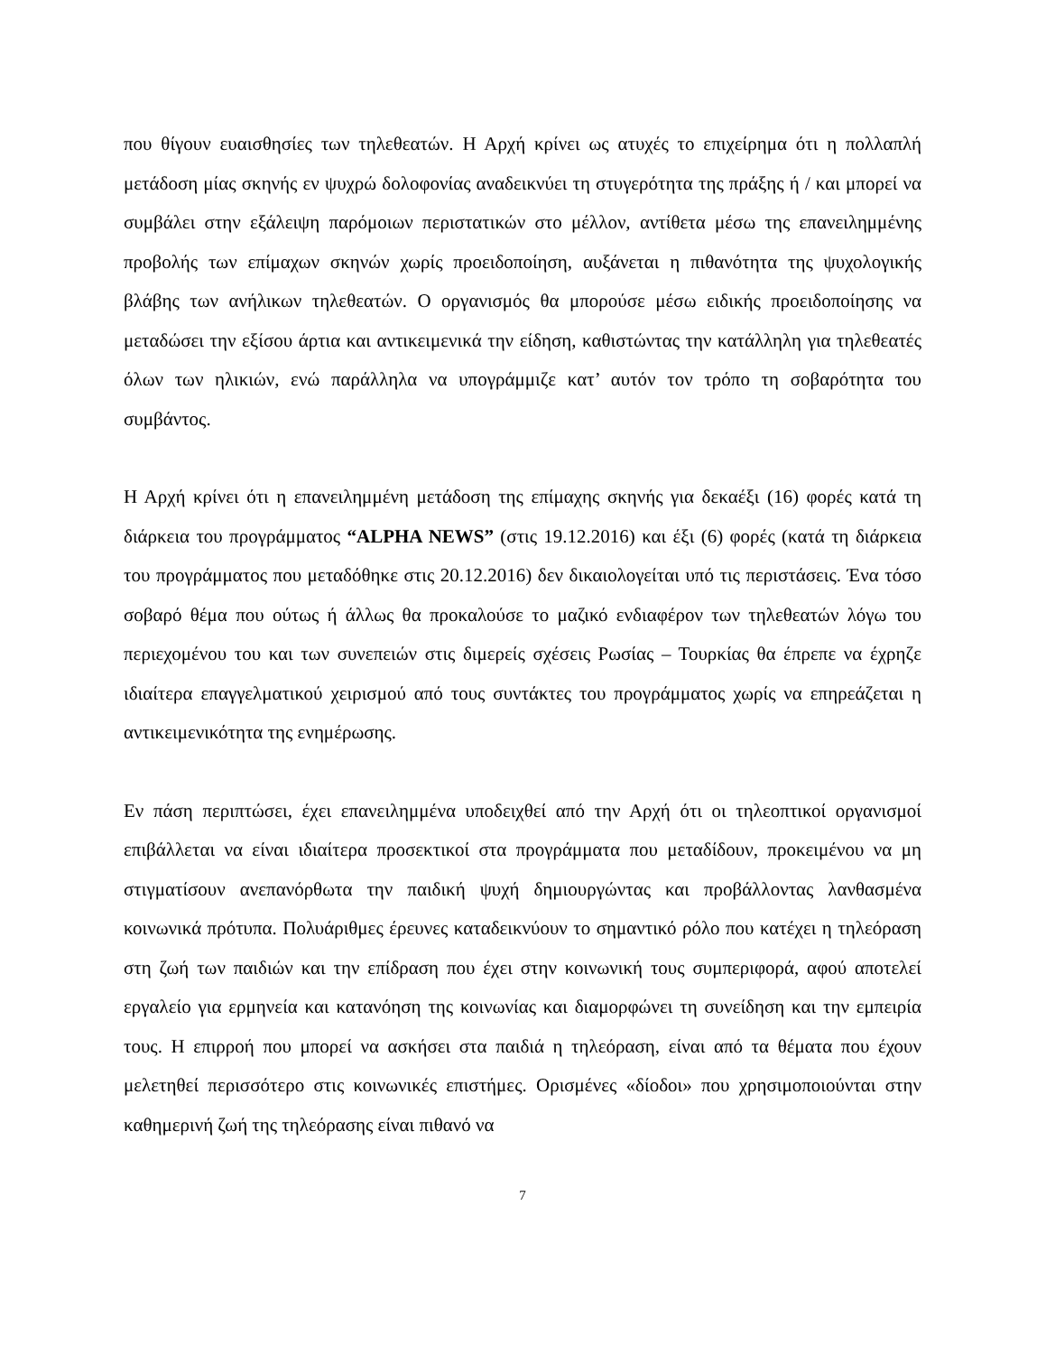που θίγουν ευαισθησίες των τηλεθεατών. Η Αρχή κρίνει ως ατυχές το επιχείρημα ότι η πολλαπλή μετάδοση μίας σκηνής εν ψυχρώ δολοφονίας αναδεικνύει τη στυγερότητα της πράξης ή / και μπορεί να συμβάλει στην εξάλειψη παρόμοιων περιστατικών στο μέλλον, αντίθετα μέσω της επανειλημμένης προβολής των επίμαχων σκηνών χωρίς προειδοποίηση, αυξάνεται η πιθανότητα της ψυχολογικής βλάβης των ανήλικων τηλεθεατών. Ο οργανισμός θα μπορούσε μέσω ειδικής προειδοποίησης να μεταδώσει την εξίσου άρτια και αντικειμενικά την είδηση, καθιστώντας την κατάλληλη για τηλεθεατές όλων των ηλικιών, ενώ παράλληλα να υπογράμμιζε κατ’ αυτόν τον τρόπο τη σοβαρότητα του συμβάντος.
Η Αρχή κρίνει ότι η επανειλημμένη μετάδοση της επίμαχης σκηνής για δεκαέξι (16) φορές κατά τη διάρκεια του προγράμματος “ALPHA NEWS” (στις 19.12.2016) και έξι (6) φορές (κατά τη διάρκεια του προγράμματος που μεταδόθηκε στις 20.12.2016) δεν δικαιολογείται υπό τις περιστάσεις. Ένα τόσο σοβαρό θέμα που ούτως ή άλλως θα προκαλούσε το μαζικό ενδιαφέρον των τηλεθεατών λόγω του περιεχομένου του και των συνεπειών στις διμερείς σχέσεις Ρωσίας – Τουρκίας θα έπρεπε να έχρηζε ιδιαίτερα επαγγελματικού χειρισμού από τους συντάκτες του προγράμματος χωρίς να επηρεάζεται η αντικειμενικότητα της ενημέρωσης.
Εν πάση περιπτώσει, έχει επανειλημμένα υποδειχθεί από την Αρχή ότι οι τηλεοπτικοί οργανισμοί επιβάλλεται να είναι ιδιαίτερα προσεκτικοί στα προγράμματα που μεταδίδουν, προκειμένου να μη στιγματίσουν ανεπανόρθωτα την παιδική ψυχή δημιουργώντας και προβάλλοντας λανθασμένα κοινωνικά πρότυπα. Πολυάριθμες έρευνες καταδεικνύουν το σημαντικό ρόλο που κατέχει η τηλεόραση στη ζωή των παιδιών και την επίδραση που έχει στην κοινωνική τους συμπεριφορά, αφού αποτελεί εργαλείο για ερμηνεία και κατανόηση της κοινωνίας και διαμορφώνει τη συνείδηση και την εμπειρία τους. Η επιρροή που μπορεί να ασκήσει στα παιδιά η τηλεόραση, είναι από τα θέματα που έχουν μελετηθεί περισσότερο στις κοινωνικές επιστήμες. Ορισμένες «δίοδοι» που χρησιμοποιούνται στην καθημερινή ζωή της τηλεόρασης είναι πιθανό να
7